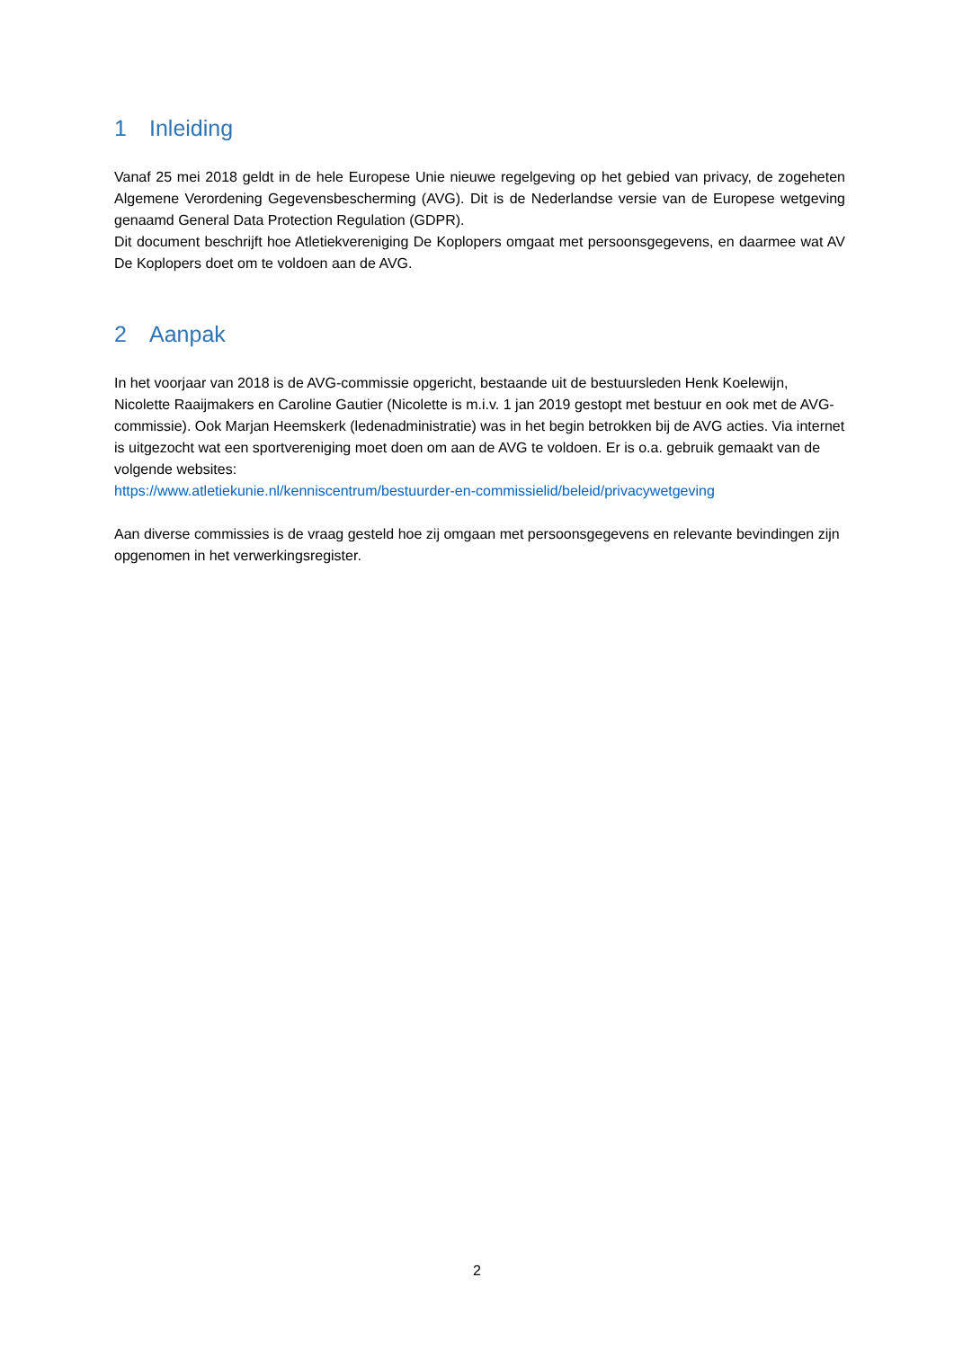1 Inleiding
Vanaf 25 mei 2018 geldt in de hele Europese Unie nieuwe regelgeving op het gebied van privacy, de zogeheten Algemene Verordening Gegevensbescherming (AVG). Dit is de Nederlandse versie van de Europese wetgeving genaamd General Data Protection Regulation (GDPR).
Dit document beschrijft hoe Atletiekvereniging De Koplopers omgaat met persoonsgegevens, en daarmee wat AV De Koplopers doet om te voldoen aan de AVG.
2 Aanpak
In het voorjaar van 2018 is de AVG-commissie opgericht, bestaande uit de bestuursleden Henk Koelewijn, Nicolette Raaijmakers en Caroline Gautier (Nicolette is m.i.v. 1 jan 2019 gestopt met bestuur en ook met de AVG-commissie). Ook Marjan Heemskerk (ledenadministratie) was in het begin betrokken bij de AVG acties. Via internet is uitgezocht wat een sportvereniging moet doen om aan de AVG te voldoen. Er is o.a. gebruik gemaakt van de volgende websites:
https://www.atletiekunie.nl/kenniscentrum/bestuurder-en-commissielid/beleid/privacywetgeving
Aan diverse commissies is de vraag gesteld hoe zij omgaan met persoonsgegevens en relevante bevindingen zijn opgenomen in het verwerkingsregister.
2